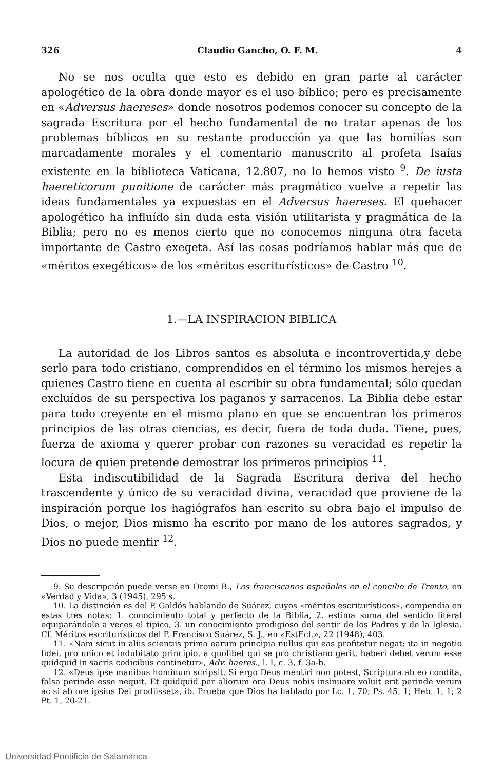326 Claudio Gancho, O. F. M. 4
No se nos oculta que esto es debido en gran parte al carácter apologético de la obra donde mayor es el uso bíblico; pero es precisamente en «Adversus haereses» donde nosotros podemos conocer su concepto de la sagrada Escritura por el hecho fundamental de no tratar apenas de los problemas bíblicos en su restante producción ya que las homilías son marcadamente morales y el comentario manuscrito al profeta Isaías existente en la biblioteca Vaticana, 12.807, no lo hemos visto <sup>9</sup>. De iusta haereticorum punitione de carácter más pragmático vuelve a repetir las ideas fundamentales ya expuestas en el Adversus haereses. El quehacer apologético ha influído sin duda esta visión utilitarista y pragmática de la Biblia; pero no es menos cierto que no conocemos ninguna otra faceta importante de Castro exegeta. Así las cosas podríamos hablar más que de «méritos exegéticos» de los «méritos escriturísticos» de Castro <sup>10</sup>.
1.—LA INSPIRACION BIBLICA
La autoridad de los Libros santos es absoluta e incontrovertida,y debe serlo para todo cristiano, comprendidos en el término los mismos herejes a quienes Castro tiene en cuenta al escribir su obra fundamental; sólo quedan excluídos de su perspectiva los paganos y sarracenos. La Biblia debe estar para todo creyente en el mismo plano en que se encuentran los primeros principios de las otras ciencias, es decir, fuera de toda duda. Tiene, pues, fuerza de axioma y querer probar con razones su veracidad es repetir la locura de quien pretende demostrar los primeros principios <sup>11</sup>.
Esta indiscutibilidad de la Sagrada Escritura deriva del hecho trascendente y único de su veracidad divina, veracidad que proviene de la inspiración porque los hagiógrafos han escrito su obra bajo el impulso de Dios, o mejor, Dios mismo ha escrito por mano de los autores sagrados, y Dios no puede mentir <sup>12</sup>.
9. Su descripción puede verse en Oromi B., Los franciscanos españoles en el concilio de Trento, en «Verdad y Vida», 3 (1945), 295 s.
10. La distinción es del P. Galdós hablando de Suárez, cuyos «méritos escriturísticos», compendia en estas tres notas: 1. conocimiento total y perfecto de la Biblia, 2. estima suma del sentido literal equiparándole a veces el típico, 3. un conocimiento prodigioso del sentir de los Padres y de la Iglesia. Cf. Méritos escriturísticos del P. Francisco Suárez, S. J., en «EstEcl.», 22 (1948), 403.
11. «Nam sicut in aliis scientiis prima earum principia nullus qui eas profitetur negat; ita in negotio fidei, pro unico et indubitato principio, a quolibet qui se pro christiano gerit, haberi debet verum esse quidquid in sacris codicibus continetur», Adv. haeres., l. I, c. 3, f. 3a-b.
12. «Deus ipse manibus hominum scripsit. Si ergo Deus mentiri non potest, Scriptura ab eo condita, falsa perinde esse nequit. Et quidquid per aliorum ora Deus nobis insinuare voluit erit perinde verum ac si ab ore ipsius Dei prodiisset», ib. Prueba que Dios ha hablado por Lc. 1, 70; Ps. 45, 1; Heb. 1, 1; 2 Pt. 1, 20-21.
Universidad Pontificia de Salamanca